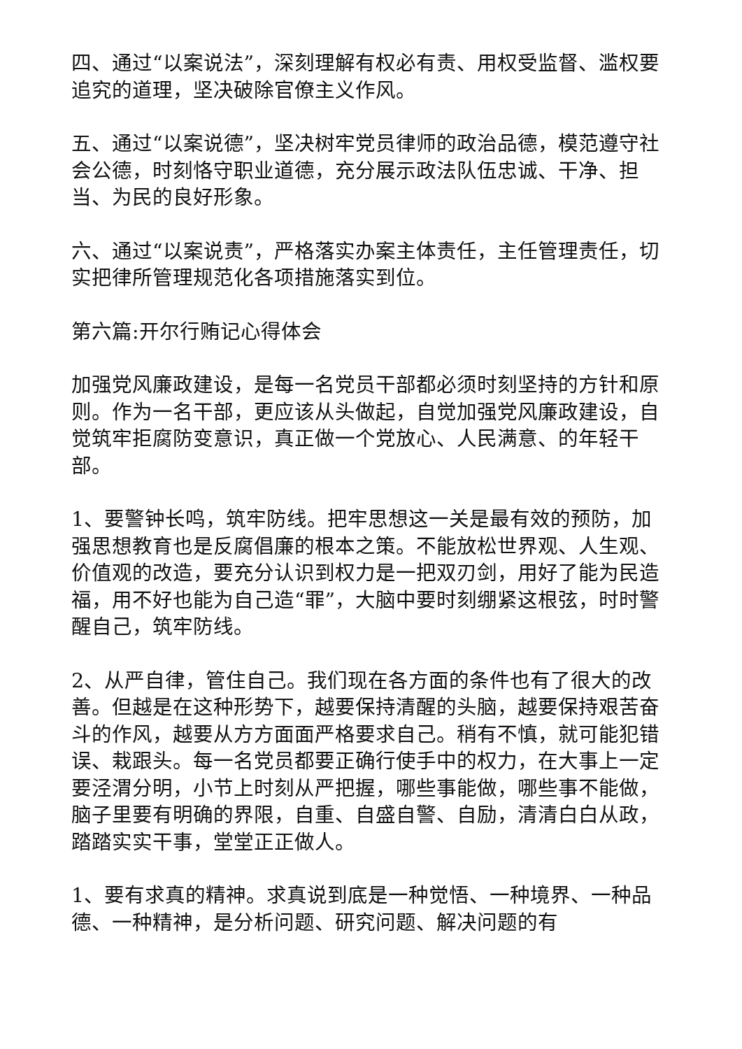四、通过“以案说法”，深刻理解有权必有责、用权受监督、滥权要追究的道理，坚决破除官僚主义作风。
五、通过“以案说德”，坚决树牢党员律师的政治品德，模范遵守社会公德，时刻恪守职业道德，充分展示政法队伍忠诚、干净、担当、为民的良好形象。
六、通过“以案说责”，严格落实办案主体责任，主任管理责任，切实把律所管理规范化各项措施落实到位。
第六篇:开尔行贿记心得体会
加强党风廉政建设，是每一名党员干部都必须时刻坚持的方针和原则。作为一名干部，更应该从头做起，自觉加强党风廉政建设，自觉筑牢拒腐防变意识，真正做一个党放心、人民满意、的年轻干部。
1、要警钟长鸣，筑牢防线。把牢思想这一关是最有效的预防，加强思想教育也是反腐倡廉的根本之策。不能放松世界观、人生观、价值观的改造，要充分认识到权力是一把双刃剑，用好了能为民造福，用不好也能为自己造“罪”，大脑中要时刻绷紧这根弦，时时警醒自己，筑牢防线。
2、从严自律，管住自己。我们现在各方面的条件也有了很大的改善。但越是在这种形势下，越要保持清醒的头脑，越要保持艰苦奋斗的作风，越要从方方面面严格要求自己。稍有不慎，就可能犯错误、栽跟头。每一名党员都要正确行使手中的权力，在大事上一定要泾渭分明，小节上时刻从严把握，哪些事能做，哪些事不能做，脑子里要有明确的界限，自重、自盛自警、自励，清清白白从政，踏踏实实干事，堂堂正正做人。
1、要有求真的精神。求真说到底是一种觉悟、一种境界、一种品德、一种精神，是分析问题、研究问题、解决问题的有